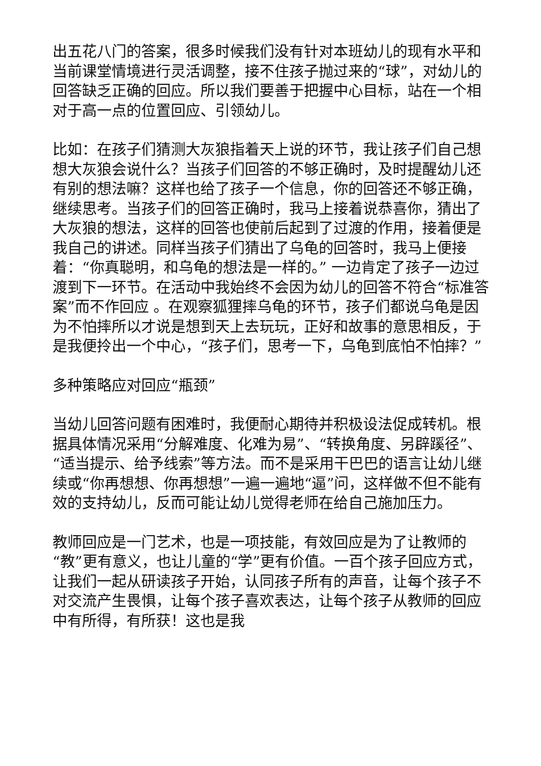出五花八门的答案，很多时候我们没有针对本班幼儿的现有水平和当前课堂情境进行灵活调整，接不住孩子抛过来的“球”，对幼儿的回答缺乏正确的回应。所以我们要善于把握中心目标，站在一个相对于高一点的位置回应、引领幼儿。
比如：在孩子们猜测大灰狼指着天上说的环节，我让孩子们自己想想大灰狼会说什么？当孩子们回答的不够正确时，及时提醒幼儿还有别的想法嘛？这样也给了孩子一个信息，你的回答还不够正确，继续思考。当孩子们的回答正确时，我马上接着说恭喜你，猜出了大灰狼的想法，这样的回答也使前后起到了过渡的作用，接着便是我自己的讲述。同样当孩子们猜出了乌龟的回答时，我马上便接着：“你真聪明，和乌龟的想法是一样的。” 一边肯定了孩子一边过渡到下一环节。在活动中我始终不会因为幼儿的回答不符合“标准答案”而不作回应 。在观察狐狸摔乌龟的环节，孩子们都说乌龟是因为不怕摔所以才说是想到天上去玩玩，正好和故事的意思相反，于是我便拎出一个中心，“孩子们，思考一下，乌龟到底怕不怕摔？”
多种策略应对回应“瓶颈”
当幼儿回答问题有困难时，我便耐心期待并积极设法促成转机。根据具体情况采用“分解难度、化难为易”、“转换角度、另辟蹊径”、“适当提示、给予线索”等方法。而不是采用干巴巴的语言让幼儿继续或“你再想想、你再想想”一遍一遍地“逼”问，这样做不但不能有效的支持幼儿，反而可能让幼儿觉得老师在给自己施加压力。
教师回应是一门艺术，也是一项技能，有效回应是为了让教师的“教”更有意义，也让儿童的“学”更有价值。一百个孩子回应方式，让我们一起从研读孩子开始，认同孩子所有的声音，让每个孩子不对交流产生畏惧，让每个孩子喜欢表达，让每个孩子从教师的回应中有所得，有所获！这也是我